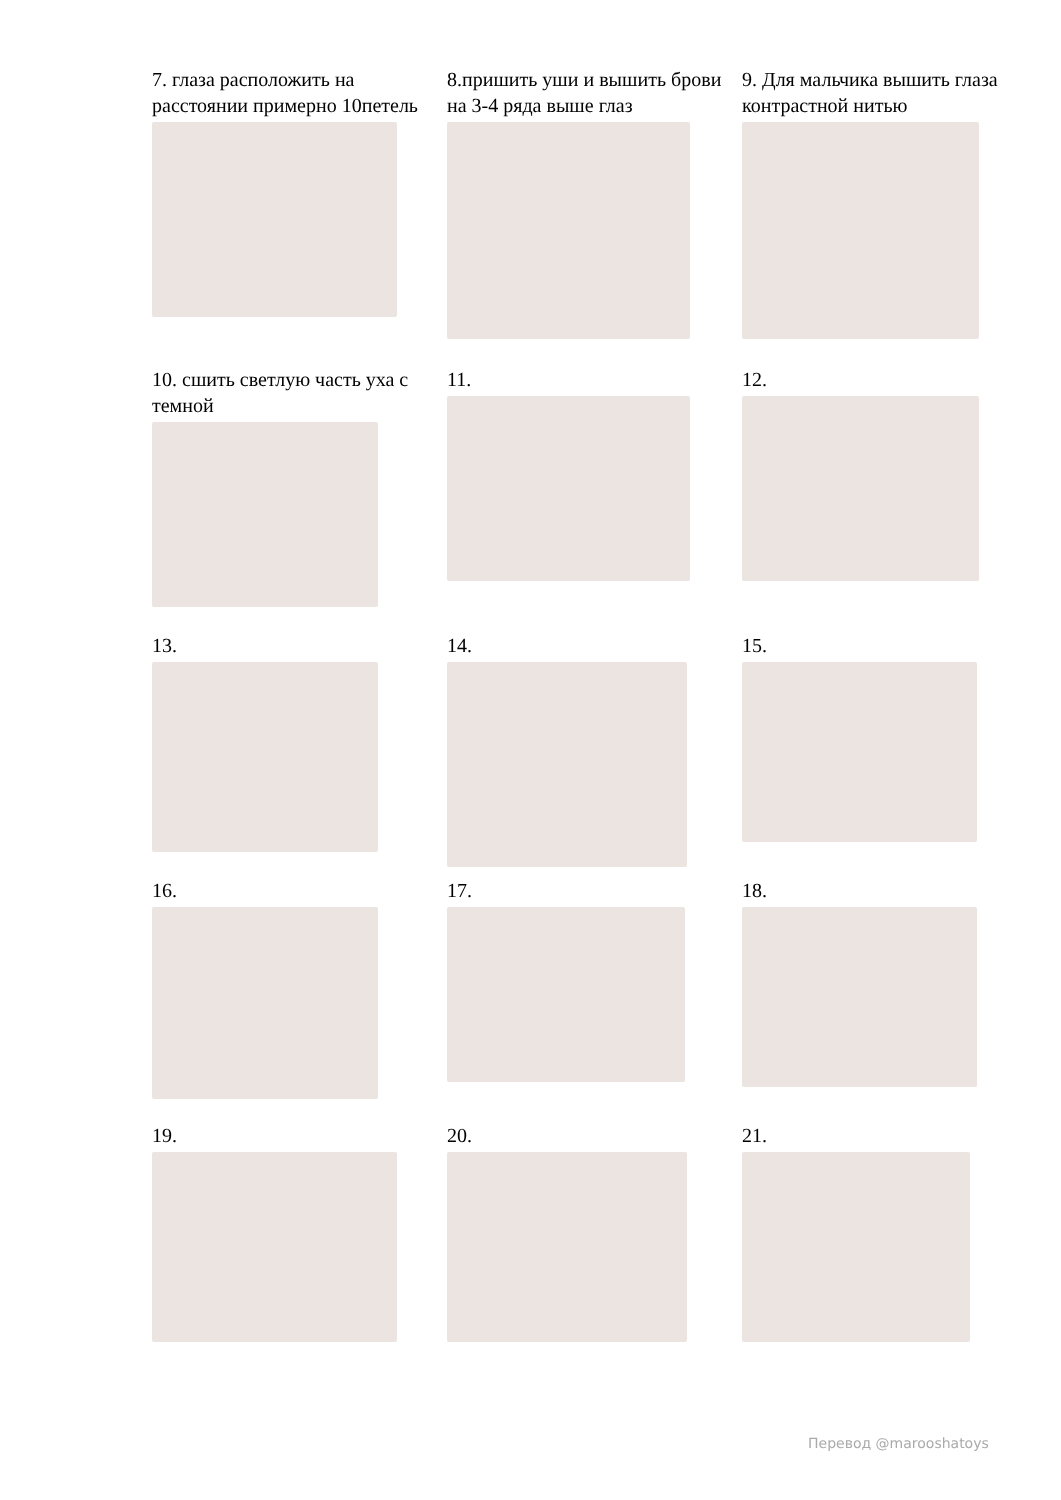7. глаза расположить на расстоянии примерно 10петель
8.пришить уши и вышить брови на 3-4 ряда выше глаз
9. Для мальчика вышить глаза контрастной нитью
10. сшить светлую часть уха с темной
11.
12.
13.
14.
15.
16.
17.
18.
19.
20.
21.
Перевод @marooshatoys